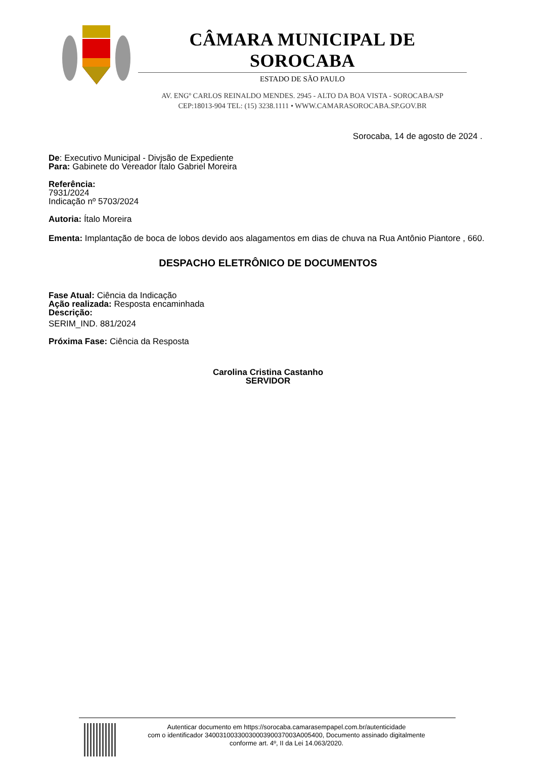CÂMARA MUNICIPAL DE SOROCABA
ESTADO DE SÃO PAULO
AV. ENGº CARLOS REINALDO MENDES. 2945 - ALTO DA BOA VISTA - SOROCABA/SP
CEP:18013-904 TEL: (15) 3238.1111 • WWW.CAMARASOROCABA.SP.GOV.BR
Sorocaba, 14 de agosto de 2024 .
De: Executivo Municipal - Divjsão de Expediente
Para: Gabinete do Vereador Ítalo Gabriel Moreira
Referência:
7931/2024
Indicação nº 5703/2024
Autoria: Ítalo Moreira
Ementa: Implantação de boca de lobos devido aos alagamentos em dias de chuva na Rua Antônio Piantore , 660.
DESPACHO ELETRÔNICO DE DOCUMENTOS
Fase Atual: Ciência da Indicação
Ação realizada: Resposta encaminhada
Descrição:
SERIM_IND. 881/2024
Próxima Fase: Ciência da Resposta
Carolina Cristina Castanho
SERVIDOR
Autenticar documento em https://sorocaba.camarasempapel.com.br/autenticidade
com o identificador 3400310033003000390037003A005400, Documento assinado digitalmente
conforme art. 4º, II da Lei 14.063/2020.